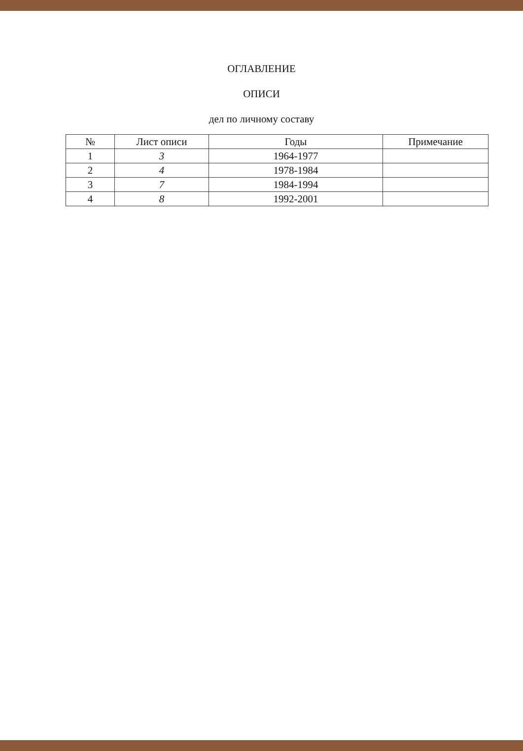ОГЛАВЛЕНИЕ
ОПИСИ
дел по личному составу
| № | Лист описи | Годы | Примечание |
| --- | --- | --- | --- |
| 1 | 3 | 1964-1977 | |
| 2 | 4 | 1978-1984 | |
| 3 | 7 | 1984-1994 | |
| 4 | 8 | 1992-2001 | |